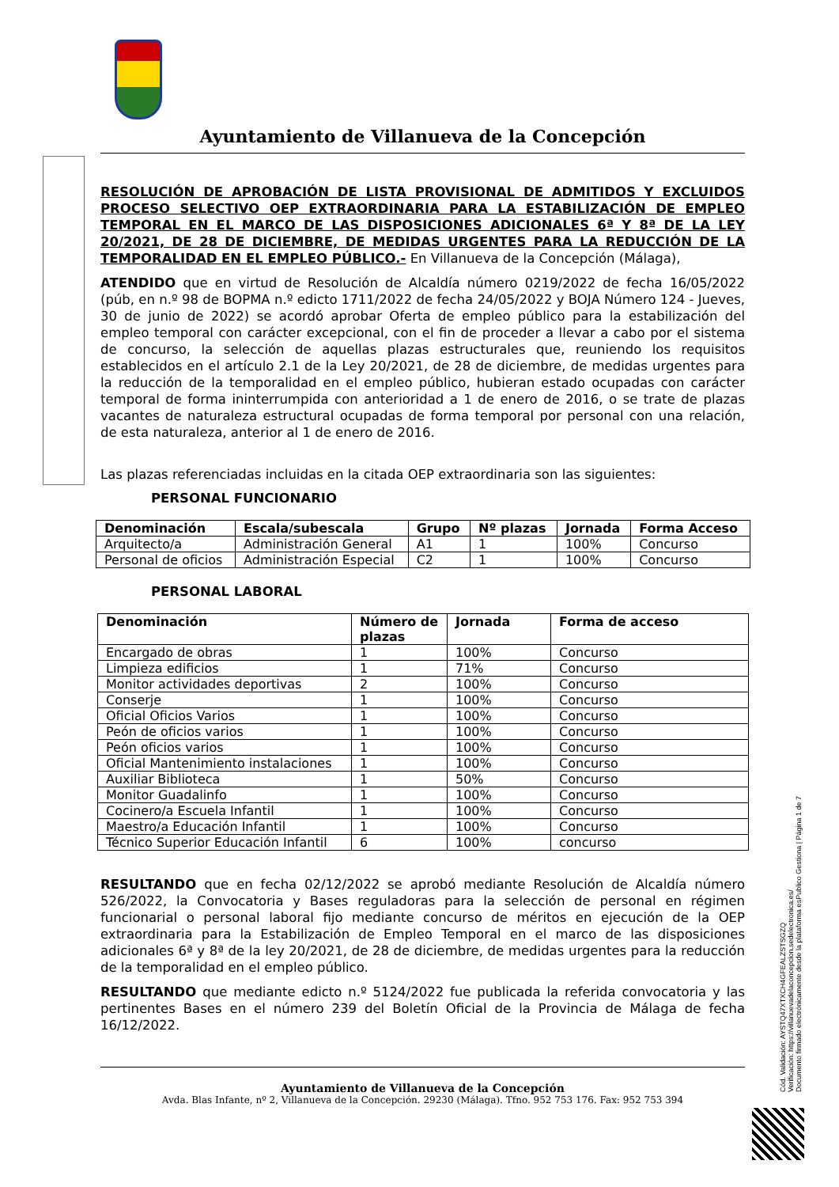Ayuntamiento de Villanueva de la Concepción
RESOLUCIÓN DE APROBACIÓN DE LISTA PROVISIONAL DE ADMITIDOS Y EXCLUIDOS PROCESO SELECTIVO OEP EXTRAORDINARIA PARA LA ESTABILIZACIÓN DE EMPLEO TEMPORAL EN EL MARCO DE LAS DISPOSICIONES ADICIONALES 6ª Y 8ª DE LA LEY 20/2021, DE 28 DE DICIEMBRE, DE MEDIDAS URGENTES PARA LA REDUCCIÓN DE LA TEMPORALIDAD EN EL EMPLEO PÚBLICO.- En Villanueva de la Concepción (Málaga),
ATENDIDO que en virtud de Resolución de Alcaldía número 0219/2022 de fecha 16/05/2022 (púb, en n.º 98 de BOPMA n.º edicto 1711/2022 de fecha 24/05/2022 y BOJA Número 124 - Jueves, 30 de junio de 2022) se acordó aprobar Oferta de empleo público para la estabilización del empleo temporal con carácter excepcional, con el fin de proceder a llevar a cabo por el sistema de concurso, la selección de aquellas plazas estructurales que, reuniendo los requisitos establecidos en el artículo 2.1 de la Ley 20/2021, de 28 de diciembre, de medidas urgentes para la reducción de la temporalidad en el empleo público, hubieran estado ocupadas con carácter temporal de forma ininterrumpida con anterioridad a 1 de enero de 2016, o se trate de plazas vacantes de naturaleza estructural ocupadas de forma temporal por personal con una relación, de esta naturaleza, anterior al 1 de enero de 2016.
Las plazas referenciadas incluidas en la citada OEP extraordinaria son las siguientes:
PERSONAL FUNCIONARIO
| Denominación | Escala/subescala | Grupo | Nº plazas | Jornada | Forma Acceso |
| --- | --- | --- | --- | --- | --- |
| Arquitecto/a | Administración General | A1 | 1 | 100% | Concurso |
| Personal de oficios | Administración Especial | C2 | 1 | 100% | Concurso |
PERSONAL LABORAL
| Denominación | Número de plazas | Jornada | Forma de acceso |
| --- | --- | --- | --- |
| Encargado de obras | 1 | 100% | Concurso |
| Limpieza edificios | 1 | 71% | Concurso |
| Monitor actividades deportivas | 2 | 100% | Concurso |
| Conserje | 1 | 100% | Concurso |
| Oficial Oficios Varios | 1 | 100% | Concurso |
| Peón de oficios varios | 1 | 100% | Concurso |
| Peón oficios varios | 1 | 100% | Concurso |
| Oficial Mantenimiento instalaciones | 1 | 100% | Concurso |
| Auxiliar Biblioteca | 1 | 50% | Concurso |
| Monitor Guadalinfo | 1 | 100% | Concurso |
| Cocinero/a Escuela Infantil | 1 | 100% | Concurso |
| Maestro/a Educación Infantil | 1 | 100% | Concurso |
| Técnico Superior Educación Infantil | 6 | 100% | concurso |
RESULTANDO que en fecha 02/12/2022 se aprobó mediante Resolución de Alcaldía número 526/2022, la Convocatoria y Bases reguladoras para la selección de personal en régimen funcionarial o personal laboral fijo mediante concurso de méritos en ejecución de la OEP extraordinaria para la Estabilización de Empleo Temporal en el marco de las disposiciones adicionales 6ª y 8ª de la ley 20/2021, de 28 de diciembre, de medidas urgentes para la reducción de la temporalidad en el empleo público.
RESULTANDO que mediante edicto n.º 5124/2022 fue publicada la referida convocatoria y las pertinentes Bases en el número 239 del Boletín Oficial de la Provincia de Málaga de fecha 16/12/2022.
Ayuntamiento de Villanueva de la Concepción
Avda. Blas Infante, nº 2, Villanueva de la Concepción. 29230 (Málaga). Tfno. 952 753 176. Fax: 952 753 394
Cód. Validación: AYSTQ47XTXCH4GFEALZSTSGZQ
Verificación: https://villanuevadelaconcepcion.sedelectronica.es/
Documento firmado electrónicamente desde la plataforma esPublico Gestiona | Página 1 de 7